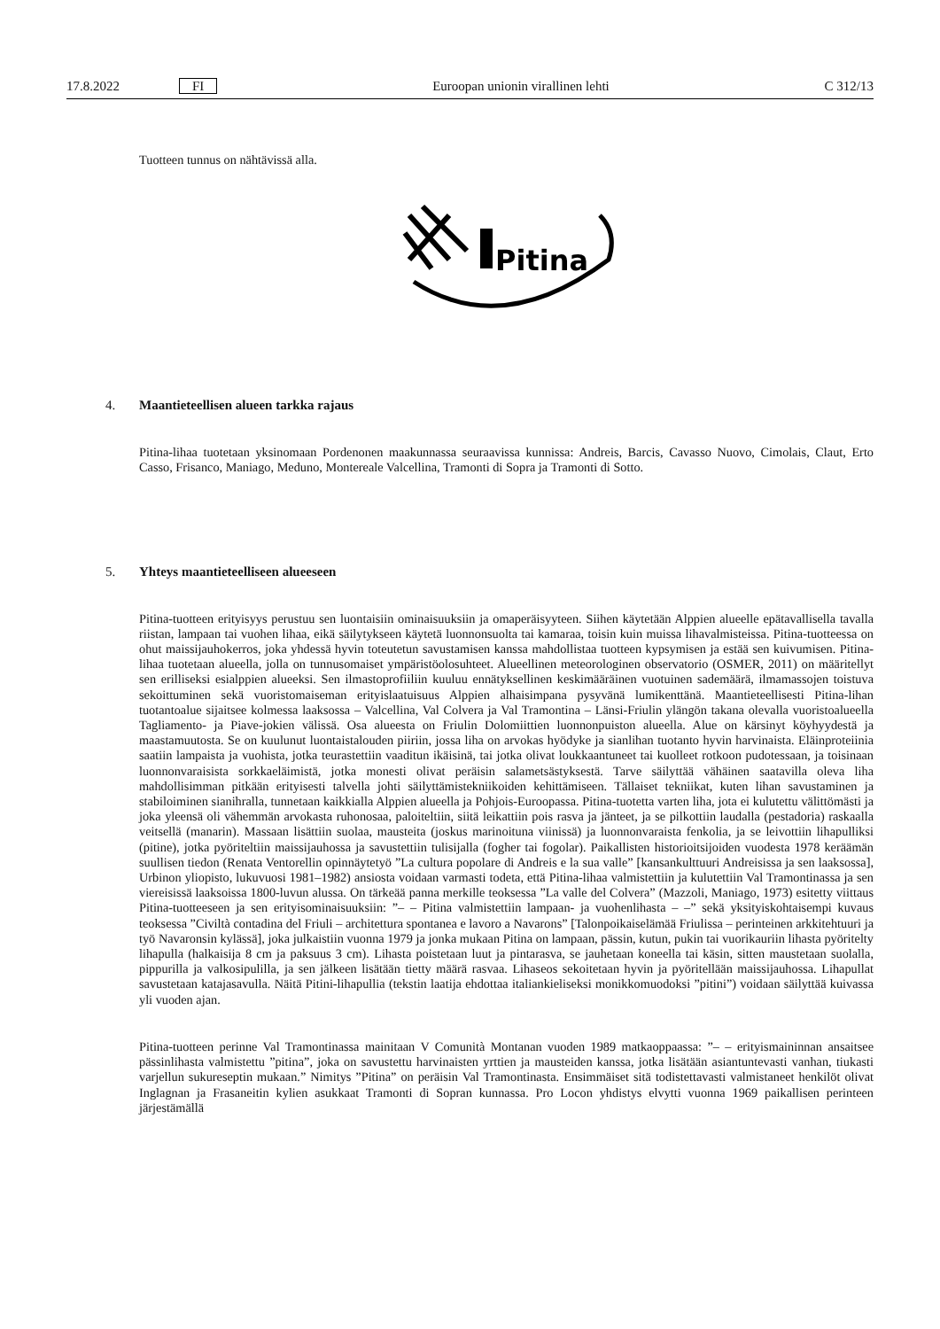17.8.2022 FI Euroopan unionin virallinen lehti C 312/13
Tuotteen tunnus on nähtävissä alla.
Pitina
4. Maantieteellisen alueen tarkka rajaus
Pitina-lihaa tuotetaan yksinomaan Pordenonen maakunnassa seuraavissa kunnissa: Andreis, Barcis, Cavasso Nuovo, Cimolais, Claut, Erto Casso, Frisanco, Maniago, Meduno, Montereale Valcellina, Tramonti di Sopra ja Tramonti di Sotto.
5. Yhteys maantieteelliseen alueeseen
Pitina-tuotteen erityisyys perustuu sen luontaisiin ominaisuuksiin ja omaperäisyyteen. Siihen käytetään Alppien alueelle epätavallisella tavalla riistan, lampaan tai vuohen lihaa, eikä säilytykseen käytetä luonnonsuolta tai kamaraa, toisin kuin muissa lihavalmisteissa. Pitina-tuotteessa on ohut maissijauhokerros, joka yhdessä hyvin toteutetun savustamisen kanssa mahdollistaa tuotteen kypsymisen ja estää sen kuivumisen. Pitina-lihaa tuotetaan alueella, jolla on tunnusomaiset ympäristöolosuhteet. Alueellinen meteorologinen observatorio (OSMER, 2011) on määritellyt sen erilliseksi esialppien alueeksi. Sen ilmastoprofiiliin kuuluu ennätyksellinen keskimääräinen vuotuinen sademäärä, ilmamassojen toistuva sekoittuminen sekä vuoristomaiseman erityislaatuisuus Alppien alhaisimpana pysyvänä lumikenttänä. Maantieteellisesti Pitina-lihan tuotantoalue sijaitsee kolmessa laaksossa – Valcellina, Val Colvera ja Val Tramontina – Länsi-Friulin ylängön takana olevalla vuoristoalueella Tagliamento- ja Piave-jokien välissä. Osa alueesta on Friulin Dolomiittien luonnonpuiston alueella. Alue on kärsinyt köyhyydestä ja maastamuutosta. Se on kuulunut luontaistalouden piiriin, jossa liha on arvokas hyödyke ja sianlihan tuotanto hyvin harvinaista. Eläinproteiinia saatiin lampaista ja vuohista, jotka teurastettiin vaaditun ikäisinä, tai jotka olivat loukkaantuneet tai kuolleet rotkoon pudotessaan, ja toisinaan luonnonvaraisista sorkkaeläimistä, jotka monesti olivat peräisin salametsästyksestä. Tarve säilyttää vähäinen saatavilla oleva liha mahdollisimman pitkään erityisesti talvella johti säilyttämistekniikoiden kehittämiseen. Tällaiset tekniikat, kuten lihan savustaminen ja stabiloiminen sianihralla, tunnetaan kaikkialla Alppien alueella ja Pohjois-Euroopassa. Pitina-tuotetta varten liha, jota ei kulutettu välittömästi ja joka yleensä oli vähemmän arvokasta ruhonosaa, paloiteltiin, siitä leikattiin pois rasva ja jänteet, ja se pilkottiin laudalla (pestadoria) raskaalla veitsellä (manarin). Massaan lisättiin suolaa, mausteita (joskus marinoituna viinissä) ja luonnonvaraista fenkolia, ja se leivottiin lihapulliksi (pitine), jotka pyöriteltiin maissijauhossa ja savustettiin tulisijalla (fogher tai fogolar). Paikallisten historioitsijoiden vuodesta 1978 keräämän suullisen tiedon (Renata Ventorellin opinnäytetyö ”La cultura popolare di Andreis e la sua valle” [kansankulttuuri Andreisissa ja sen laaksossa], Urbinon yliopisto, lukuvuosi 1981–1982) ansiosta voidaan varmasti todeta, että Pitina-lihaa valmistettiin ja kulutettiin Val Tramontinassa ja sen viereisissä laaksoissa 1800-luvun alussa. On tärkeää panna merkille teoksessa ”La valle del Colvera” (Mazzoli, Maniago, 1973) esitetty viittaus Pitina-tuotteeseen ja sen erityisominaisuuksiin: ”– – Pitina valmistettiin lampaan- ja vuohenlihasta – –” sekä yksityiskohtaisempi kuvaus teoksessa ”Civiltà contadina del Friuli – architettura spontanea e lavoro a Navarons” [Talonpoikaiselämää Friulissa – perinteinen arkkitehtuuri ja työ Navaronsin kylässä], joka julkaistiin vuonna 1979 ja jonka mukaan Pitina on lampaan, pässin, kutun, pukin tai vuorikauriin lihasta pyöritelty lihapulla (halkaisija 8 cm ja paksuus 3 cm). Lihasta poistetaan luut ja pintarasva, se jauhetaan koneella tai käsin, sitten maustetaan suolalla, pippurilla ja valkosipulilla, ja sen jälkeen lisätään tietty määrä rasvaa. Lihaseos sekoitetaan hyvin ja pyöritellään maissijauhossa. Lihapullat savustetaan katajasavulla. Näitä Pitini-lihapullia (tekstin laatija ehdottaa italiankieliseksi monikkomuodoksi ”pitini”) voidaan säilyttää kuivassa yli vuoden ajan.
Pitina-tuotteen perinne Val Tramontinassa mainitaan V Comunità Montanan vuoden 1989 matkaoppaassa: ”– – erityismaininnan ansaitsee pässinlihasta valmistettu ”pitina”, joka on savustettu harvinaisten yrttien ja mausteiden kanssa, jotka lisätään asiantuntevasti vanhan, tiukasti varjellun sukureseptin mukaan.” Nimitys ”Pitina” on peräisin Val Tramontinasta. Ensimmäiset sitä todistettavasti valmistaneet henkilöt olivat Inglagnan ja Frasaneitin kylien asukkaat Tramonti di Sopran kunnassa. Pro Locon yhdistys elvytti vuonna 1969 paikallisen perinteen järjestämällä